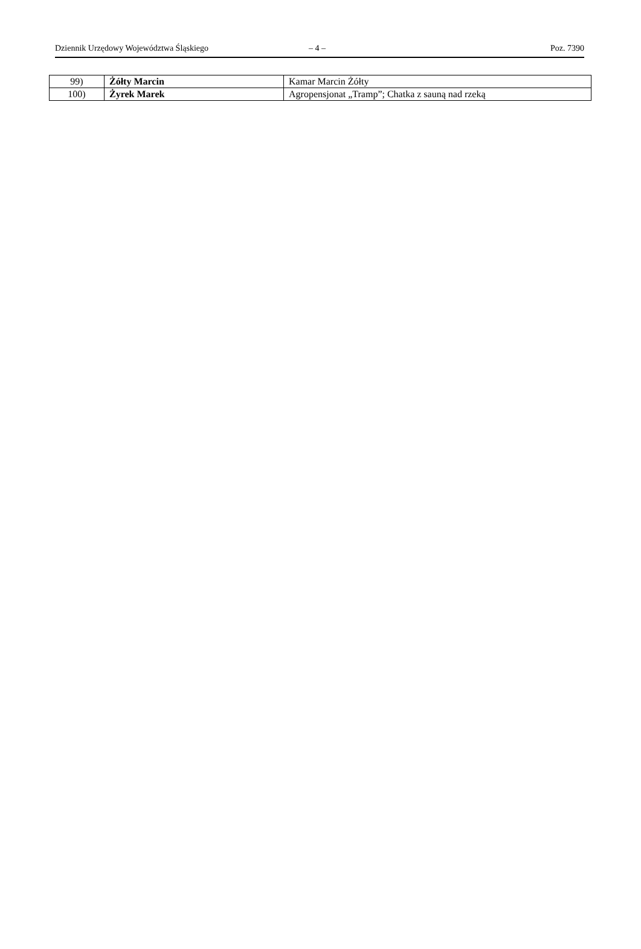Dziennik Urzędowy Województwa Śląskiego – 4 – Poz. 7390
| 99) | Żółty Marcin | Kamar Marcin Żółty |
| 100) | Żyrek Marek | Agropensjonat „Tramp”; Chatka z sauną nad rzeką |